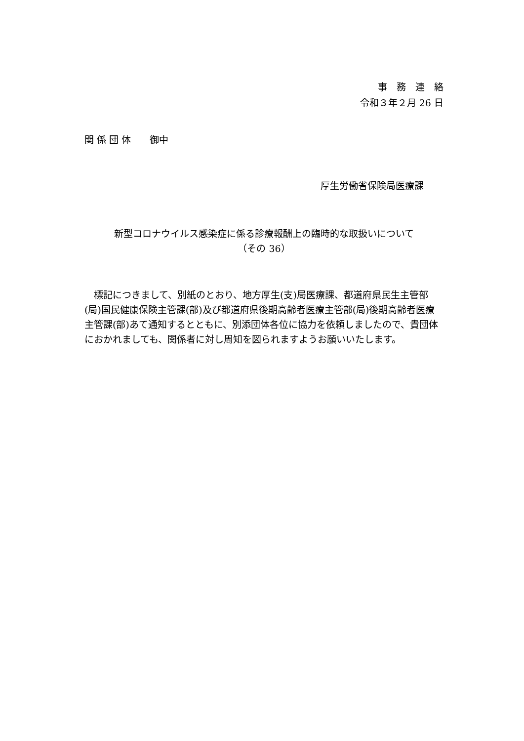事　務　連　絡
令和３年２月 26 日
関 係 団 体　　御中
厚生労働省保険局医療課
新型コロナウイルス感染症に係る診療報酬上の臨時的な取扱いについて
（その 36）
標記につきまして、別紙のとおり、地方厚生(支)局医療課、都道府県民生主管部(局)国民健康保険主管課(部)及び都道府県後期高齢者医療主管部(局)後期高齢者医療主管課(部)あて通知するとともに、別添団体各位に協力を依頼しましたので、貴団体におかれましても、関係者に対し周知を図られますようお願いいたします。